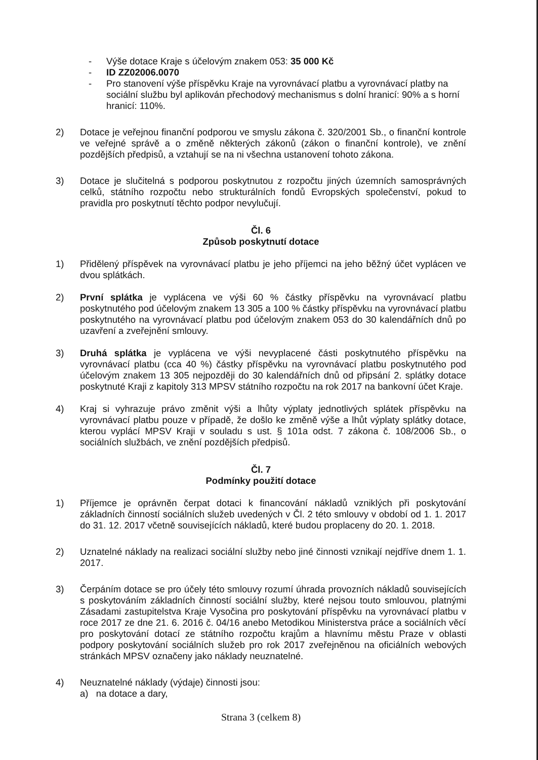- Výše dotace Kraje s účelovým znakem 053: 35 000 Kč
- ID ZZ02006.0070
- Pro stanovení výše příspěvku Kraje na vyrovnávací platbu a vyrovnávací platby na sociální službu byl aplikován přechodový mechanismus s dolní hranicí: 90% a s horní hranicí: 110%.
2) Dotace je veřejnou finanční podporou ve smyslu zákona č. 320/2001 Sb., o finanční kontrole ve veřejné správě a o změně některých zákonů (zákon o finanční kontrole), ve znění pozdějších předpisů, a vztahují se na ni všechna ustanovení tohoto zákona.
3) Dotace je slučitelná s podporou poskytnutou z rozpočtu jiných územních samosprávných celků, státního rozpočtu nebo strukturálních fondů Evropských společenství, pokud to pravidla pro poskytnutí těchto podpor nevylučují.
Čl. 6
Způsob poskytnutí dotace
1) Přidělený příspěvek na vyrovnávací platbu je jeho příjemci na jeho běžný účet vyplácen ve dvou splátkách.
2) První splátka je vyplácena ve výši 60 % částky příspěvku na vyrovnávací platbu poskytnutého pod účelovým znakem 13 305 a 100 % částky příspěvku na vyrovnávací platbu poskytnutého na vyrovnávací platbu pod účelovým znakem 053 do 30 kalendářních dnů po uzavření a zveřejnění smlouvy.
3) Druhá splátka je vyplácena ve výši nevyplacené části poskytnutého příspěvku na vyrovnávací platbu (cca 40 %) částky příspěvku na vyrovnávací platbu poskytnutého pod účelovým znakem 13 305 nejpozději do 30 kalendářních dnů od připsání 2. splátky dotace poskytnuté Kraji z kapitoly 313 MPSV státního rozpočtu na rok 2017 na bankovní účet Kraje.
4) Kraj si vyhrazuje právo změnit výši a lhůty výplaty jednotlivých splátek příspěvku na vyrovnávací platbu pouze v případě, že došlo ke změně výše a lhůt výplaty splátky dotace, kterou vyplácí MPSV Kraji v souladu s ust. § 101a odst. 7 zákona č. 108/2006 Sb., o sociálních službách, ve znění pozdějších předpisů.
Čl. 7
Podmínky použití dotace
1) Příjemce je oprávněn čerpat dotaci k financování nákladů vzniklých při poskytování základních činností sociálních služeb uvedených v Čl. 2 této smlouvy v období od 1. 1. 2017 do 31. 12. 2017 včetně souvisejících nákladů, které budou proplaceny do 20. 1. 2018.
2) Uznatelné náklady na realizaci sociální služby nebo jiné činnosti vznikají nejdříve dnem 1. 1. 2017.
3) Čerpáním dotace se pro účely této smlouvy rozumí úhrada provozních nákladů souvisejících s poskytováním základních činností sociální služby, které nejsou touto smlouvou, platnými Zásadami zastupitelstva Kraje Vysočina pro poskytování příspěvku na vyrovnávací platbu v roce 2017 ze dne 21. 6. 2016 č. 04/16 anebo Metodikou Ministerstva práce a sociálních věcí pro poskytování dotací ze státního rozpočtu krajům a hlavnímu městu Praze v oblasti podpory poskytování sociálních služeb pro rok 2017 zveřejněnou na oficiálních webových stránkách MPSV označeny jako náklady neuznatelné.
4) Neuznatelné náklady (výdaje) činnosti jsou:
a) na dotace a dary,
Strana 3 (celkem 8)